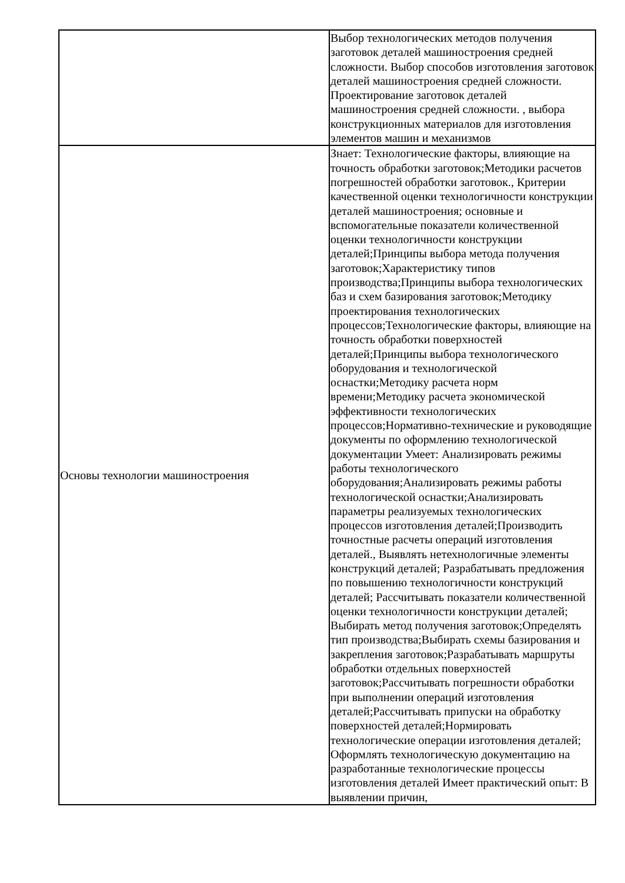| | Выбор технологических методов получения заготовок деталей машиностроения средней сложности. Выбор способов изготовления заготовок деталей машиностроения средней сложности. Проектирование заготовок деталей машиностроения средней сложности. , выбора конструкционных материалов для изготовления элементов машин и механизмов |
| Основы технологии машиностроения | Знает: Технологические факторы, влияющие на точность обработки заготовок;Методики расчетов погрешностей обработки заготовок., Критерии качественной оценки технологичности конструкции деталей машиностроения; основные и вспомогательные показатели количественной оценки технологичности конструкции деталей;Принципы выбора метода получения заготовок;Характеристику типов производства;Принципы выбора технологических баз и схем базирования заготовок;Методику проектирования технологических процессов;Технологические факторы, влияющие на точность обработки поверхностей деталей;Принципы выбора технологического оборудования и технологической оснастки;Методику расчета норм времени;Методику расчета экономической эффективности технологических процессов;Нормативно-технические и руководящие документы по оформлению технологической документации Умеет: Анализировать режимы работы технологического оборудования;Анализировать режимы работы технологической оснастки;Анализировать параметры реализуемых технологических процессов изготовления деталей;Производить точностные расчеты операций изготовления деталей., Выявлять нетехнологичные элементы конструкций деталей; Разрабатывать предложения по повышению технологичности конструкций деталей; Рассчитывать показатели количественной оценки технологичности конструкции деталей; Выбирать метод получения заготовок;Определять тип производства;Выбирать схемы базирования и закрепления заготовок;Разрабатывать маршруты обработки отдельных поверхностей заготовок;Рассчитывать погрешности обработки при выполнении операций изготовления деталей;Рассчитывать припуски на обработку поверхностей деталей;Нормировать технологические операции изготовления деталей; Оформлять технологическую документацию на разработанные технологические процессы изготовления деталей Имеет практический опыт: В выявлении причин, |